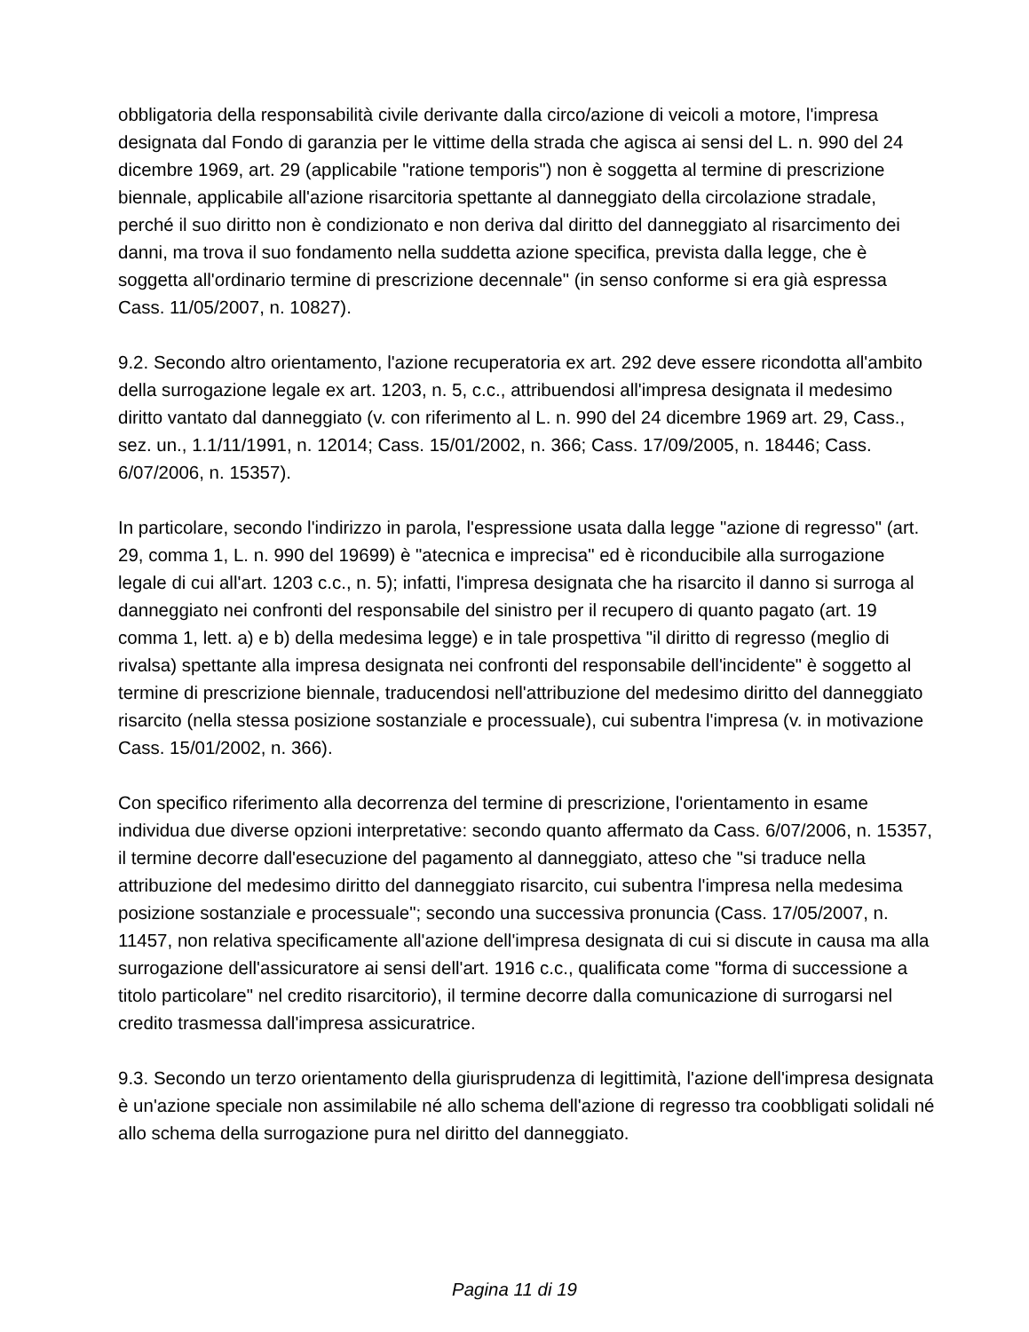obbligatoria della responsabilità civile derivante dalla circo/azione di veicoli a motore, l'impresa designata dal Fondo di garanzia per le vittime della strada che agisca ai sensi del L. n. 990 del 24 dicembre 1969, art. 29 (applicabile "ratione temporis") non è soggetta al termine di prescrizione biennale, applicabile all'azione risarcitoria spettante al danneggiato della circolazione stradale, perché il suo diritto non è condizionato e non deriva dal diritto del danneggiato al risarcimento dei danni, ma trova il suo fondamento nella suddetta azione specifica, prevista dalla legge, che è soggetta all'ordinario termine di prescrizione decennale" (in senso conforme si era già espressa Cass. 11/05/2007, n. 10827).
9.2. Secondo altro orientamento, l'azione recuperatoria ex art. 292 deve essere ricondotta all'ambito della surrogazione legale ex art. 1203, n. 5, c.c., attribuendosi all'impresa designata il medesimo diritto vantato dal danneggiato (v. con riferimento al L. n. 990 del 24 dicembre 1969 art. 29, Cass., sez. un., 1.1/11/1991, n. 12014; Cass. 15/01/2002, n. 366; Cass. 17/09/2005, n. 18446; Cass. 6/07/2006, n. 15357).
In particolare, secondo l'indirizzo in parola, l'espressione usata dalla legge "azione di regresso" (art. 29, comma 1, L. n. 990 del 19699) è "atecnica e imprecisa" ed è riconducibile alla surrogazione legale di cui all'art. 1203 c.c., n. 5); infatti, l'impresa designata che ha risarcito il danno si surroga al danneggiato nei confronti del responsabile del sinistro per il recupero di quanto pagato (art. 19 comma 1, lett. a) e b) della medesima legge) e in tale prospettiva "il diritto di regresso (meglio di rivalsa) spettante alla impresa designata nei confronti del responsabile dell'incidente" è soggetto al termine di prescrizione biennale, traducendosi nell'attribuzione del medesimo diritto del danneggiato risarcito (nella stessa posizione sostanziale e processuale), cui subentra l'impresa (v. in motivazione Cass. 15/01/2002, n. 366).
Con specifico riferimento alla decorrenza del termine di prescrizione, l'orientamento in esame individua due diverse opzioni interpretative: secondo quanto affermato da Cass. 6/07/2006, n. 15357, il termine decorre dall'esecuzione del pagamento al danneggiato, atteso che "si traduce nella attribuzione del medesimo diritto del danneggiato risarcito, cui subentra l'impresa nella medesima posizione sostanziale e processuale"; secondo una successiva pronuncia (Cass. 17/05/2007, n. 11457, non relativa specificamente all'azione dell'impresa designata di cui si discute in causa ma alla surrogazione dell'assicuratore ai sensi dell'art. 1916 c.c., qualificata come "forma di successione a titolo particolare" nel credito risarcitorio), il termine decorre dalla comunicazione di surrogarsi nel credito trasmessa dall'impresa assicuratrice.
9.3. Secondo un terzo orientamento della giurisprudenza di legittimità, l'azione dell'impresa designata è un'azione speciale non assimilabile né allo schema dell'azione di regresso tra coobbligati solidali né allo schema della surrogazione pura nel diritto del danneggiato.
Pagina 11 di 19